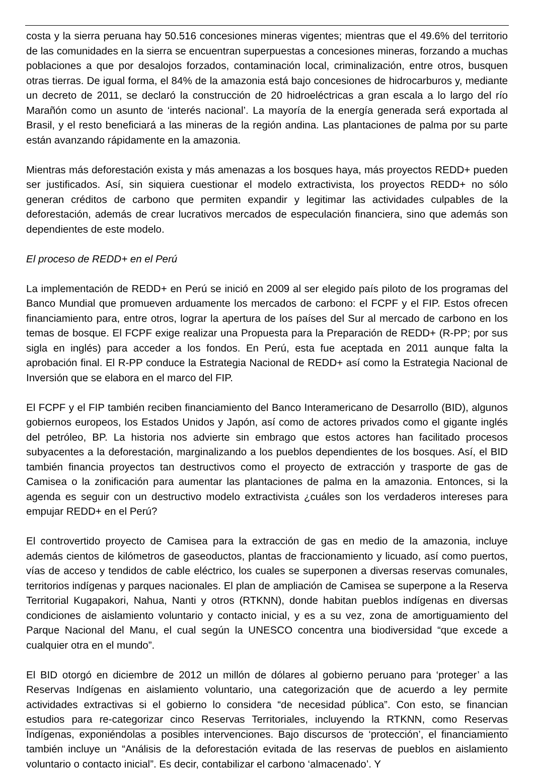costa y la sierra peruana hay 50.516 concesiones mineras vigentes; mientras que el 49.6% del territorio de las comunidades en la sierra se encuentran superpuestas a concesiones mineras, forzando a muchas poblaciones a que por desalojos forzados, contaminación local, criminalización, entre otros, busquen otras tierras. De igual forma, el 84% de la amazonia está bajo concesiones de hidrocarburos y, mediante un decreto de 2011, se declaró la construcción de 20 hidroeléctricas a gran escala a lo largo del río Marañón como un asunto de ‘interés nacional’. La mayoría de la energía generada será exportada al Brasil, y el resto beneficiará a las mineras de la región andina. Las plantaciones de palma por su parte están avanzando rápidamente en la amazonia.
Mientras más deforestación exista y más amenazas a los bosques haya, más proyectos REDD+ pueden ser justificados. Así, sin siquiera cuestionar el modelo extractivista, los proyectos REDD+ no sólo generan créditos de carbono que permiten expandir y legitimar las actividades culpables de la deforestación, además de crear lucrativos mercados de especulación financiera, sino que además son dependientes de este modelo.
El proceso de REDD+ en el Perú
La implementación de REDD+ en Perú se inició en 2009 al ser elegido país piloto de los programas del Banco Mundial que promueven arduamente los mercados de carbono: el FCPF y el FIP. Estos ofrecen financiamiento para, entre otros, lograr la apertura de los países del Sur al mercado de carbono en los temas de bosque. El FCPF exige realizar una Propuesta para la Preparación de REDD+ (R-PP; por sus sigla en inglés) para acceder a los fondos. En Perú, esta fue aceptada en 2011 aunque falta la aprobación final. El R-PP conduce la Estrategia Nacional de REDD+ así como la Estrategia Nacional de Inversión que se elabora en el marco del FIP.
El FCPF y el FIP también reciben financiamiento del Banco Interamericano de Desarrollo (BID), algunos gobiernos europeos, los Estados Unidos y Japón, así como de actores privados como el gigante inglés del petróleo, BP. La historia nos advierte sin embrago que estos actores han facilitado procesos subyacentes a la deforestación, marginalizando a los pueblos dependientes de los bosques. Así, el BID también financia proyectos tan destructivos como el proyecto de extracción y trasporte de gas de Camisea o la zonificación para aumentar las plantaciones de palma en la amazonia. Entonces, si la agenda es seguir con un destructivo modelo extractivista ¿cuáles son los verdaderos intereses para empujar REDD+ en el Perú?
El controvertido proyecto de Camisea para la extracción de gas en medio de la amazonia, incluye además cientos de kilómetros de gaseoductos, plantas de fraccionamiento y licuado, así como puertos, vías de acceso y tendidos de cable eléctrico, los cuales se superponen a diversas reservas comunales, territorios indígenas y parques nacionales. El plan de ampliación de Camisea se superpone a la Reserva Territorial Kugapakori, Nahua, Nanti y otros (RTKNN), donde habitan pueblos indígenas en diversas condiciones de aislamiento voluntario y contacto inicial, y es a su vez, zona de amortiguamiento del Parque Nacional del Manu, el cual según la UNESCO concentra una biodiversidad “que excede a cualquier otra en el mundo”.
El BID otorgó en diciembre de 2012 un millón de dólares al gobierno peruano para ‘proteger’ a las Reservas Indígenas en aislamiento voluntario, una categorización que de acuerdo a ley permite actividades extractivas si el gobierno lo considera “de necesidad pública”. Con esto, se financian estudios para re-categorizar cinco Reservas Territoriales, incluyendo la RTKNN, como Reservas Indígenas, exponiéndolas a posibles intervenciones. Bajo discursos de ‘protección’, el financiamiento también incluye un “Análisis de la deforestación evitada de las reservas de pueblos en aislamiento voluntario o contacto inicial”. Es decir, contabilizar el carbono ‘almacenado’. Y